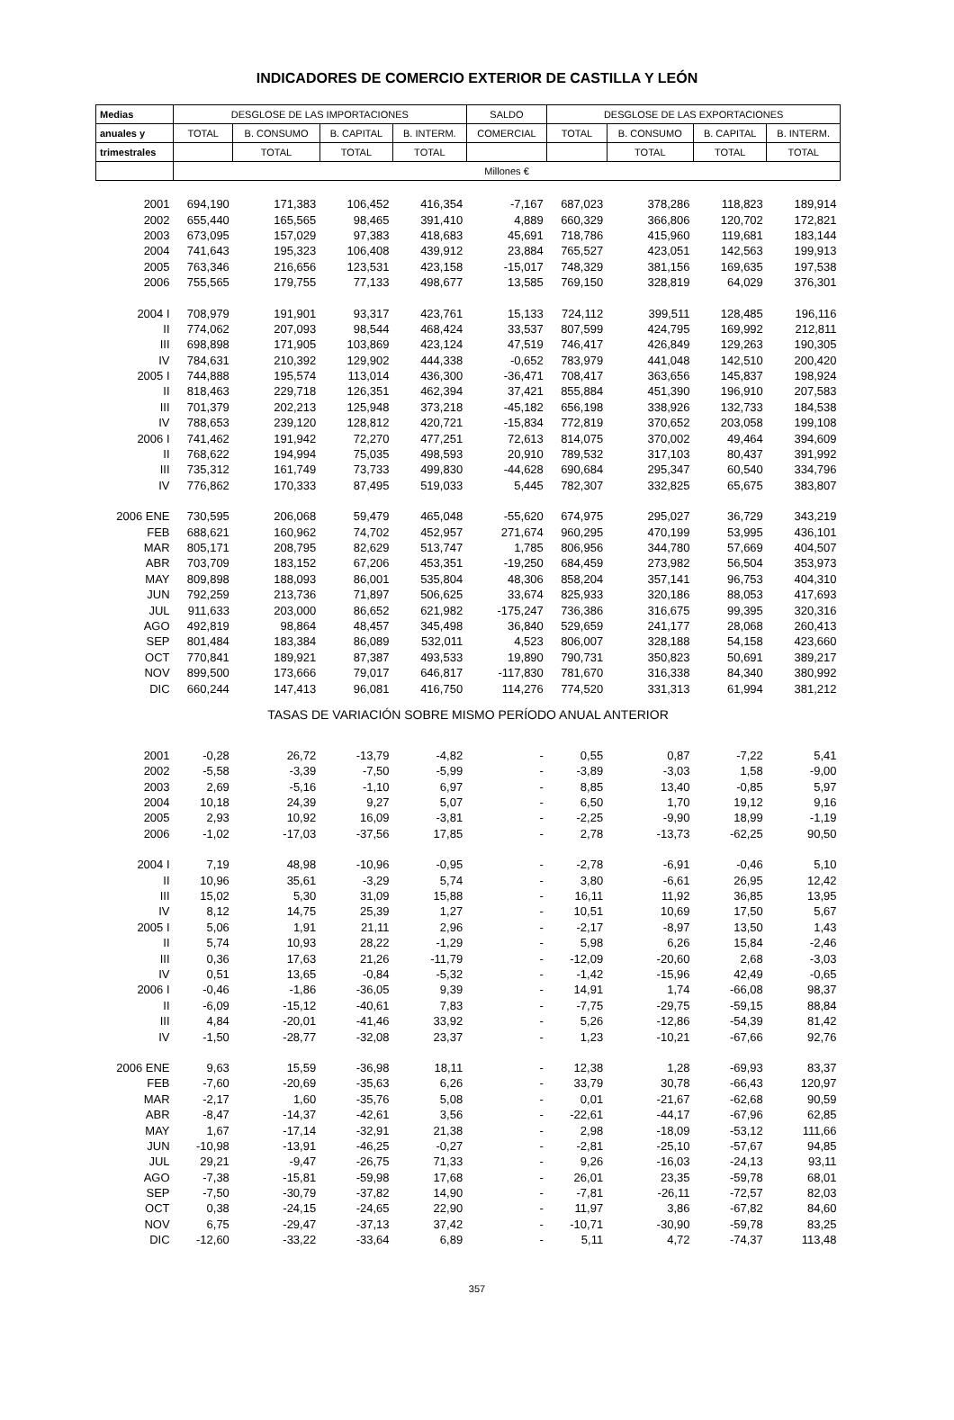INDICADORES DE COMERCIO EXTERIOR DE CASTILLA Y LEÓN
| Medias | DESGLOSE DE LAS IMPORTACIONES | | | | SALDO | DESGLOSE DE LAS EXPORTACIONES | | | |
| --- | --- | --- | --- | --- | --- | --- | --- | --- | --- |
| anuales y | TOTAL | B. CONSUMO | B. CAPITAL | B. INTERM. | COMERCIAL | TOTAL | B. CONSUMO | B. CAPITAL | B. INTERM. |
| trimestrales | | TOTAL | TOTAL | TOTAL | | | TOTAL | TOTAL | TOTAL |
| | Millones € | | | | | | | | |
| 2001 | 694,190 | 171,383 | 106,452 | 416,354 | -7,167 | 687,023 | 378,286 | 118,823 | 189,914 |
| 2002 | 655,440 | 165,565 | 98,465 | 391,410 | 4,889 | 660,329 | 366,806 | 120,702 | 172,821 |
| 2003 | 673,095 | 157,029 | 97,383 | 418,683 | 45,691 | 718,786 | 415,960 | 119,681 | 183,144 |
| 2004 | 741,643 | 195,323 | 106,408 | 439,912 | 23,884 | 765,527 | 423,051 | 142,563 | 199,913 |
| 2005 | 763,346 | 216,656 | 123,531 | 423,158 | -15,017 | 748,329 | 381,156 | 169,635 | 197,538 |
| 2006 | 755,565 | 179,755 | 77,133 | 498,677 | 13,585 | 769,150 | 328,819 | 64,029 | 376,301 |
| 2004 I | 708,979 | 191,901 | 93,317 | 423,761 | 15,133 | 724,112 | 399,511 | 128,485 | 196,116 |
| II | 774,062 | 207,093 | 98,544 | 468,424 | 33,537 | 807,599 | 424,795 | 169,992 | 212,811 |
| III | 698,898 | 171,905 | 103,869 | 423,124 | 47,519 | 746,417 | 426,849 | 129,263 | 190,305 |
| IV | 784,631 | 210,392 | 129,902 | 444,338 | -0,652 | 783,979 | 441,048 | 142,510 | 200,420 |
| 2005 I | 744,888 | 195,574 | 113,014 | 436,300 | -36,471 | 708,417 | 363,656 | 145,837 | 198,924 |
| II | 818,463 | 229,718 | 126,351 | 462,394 | 37,421 | 855,884 | 451,390 | 196,910 | 207,583 |
| III | 701,379 | 202,213 | 125,948 | 373,218 | -45,182 | 656,198 | 338,926 | 132,733 | 184,538 |
| IV | 788,653 | 239,120 | 128,812 | 420,721 | -15,834 | 772,819 | 370,652 | 203,058 | 199,108 |
| 2006 I | 741,462 | 191,942 | 72,270 | 477,251 | 72,613 | 814,075 | 370,002 | 49,464 | 394,609 |
| II | 768,622 | 194,994 | 75,035 | 498,593 | 20,910 | 789,532 | 317,103 | 80,437 | 391,992 |
| III | 735,312 | 161,749 | 73,733 | 499,830 | -44,628 | 690,684 | 295,347 | 60,540 | 334,796 |
| IV | 776,862 | 170,333 | 87,495 | 519,033 | 5,445 | 782,307 | 332,825 | 65,675 | 383,807 |
| 2006 ENE | 730,595 | 206,068 | 59,479 | 465,048 | -55,620 | 674,975 | 295,027 | 36,729 | 343,219 |
| FEB | 688,621 | 160,962 | 74,702 | 452,957 | 271,674 | 960,295 | 470,199 | 53,995 | 436,101 |
| MAR | 805,171 | 208,795 | 82,629 | 513,747 | 1,785 | 806,956 | 344,780 | 57,669 | 404,507 |
| ABR | 703,709 | 183,152 | 67,206 | 453,351 | -19,250 | 684,459 | 273,982 | 56,504 | 353,973 |
| MAY | 809,898 | 188,093 | 86,001 | 535,804 | 48,306 | 858,204 | 357,141 | 96,753 | 404,310 |
| JUN | 792,259 | 213,736 | 71,897 | 506,625 | 33,674 | 825,933 | 320,186 | 88,053 | 417,693 |
| JUL | 911,633 | 203,000 | 86,652 | 621,982 | -175,247 | 736,386 | 316,675 | 99,395 | 320,316 |
| AGO | 492,819 | 98,864 | 48,457 | 345,498 | 36,840 | 529,659 | 241,177 | 28,068 | 260,413 |
| SEP | 801,484 | 183,384 | 86,089 | 532,011 | 4,523 | 806,007 | 328,188 | 54,158 | 423,660 |
| OCT | 770,841 | 189,921 | 87,387 | 493,533 | 19,890 | 790,731 | 350,823 | 50,691 | 389,217 |
| NOV | 899,500 | 173,666 | 79,017 | 646,817 | -117,830 | 781,670 | 316,338 | 84,340 | 380,992 |
| DIC | 660,244 | 147,413 | 96,081 | 416,750 | 114,276 | 774,520 | 331,313 | 61,994 | 381,212 |
| TASAS DE VARIACIÓN SOBRE MISMO PERÍODO ANUAL ANTERIOR | | | | | | | | | |
| 2001 | -0,28 | 26,72 | -13,79 | -4,82 | - | 0,55 | 0,87 | -7,22 | 5,41 |
| 2002 | -5,58 | -3,39 | -7,50 | -5,99 | - | -3,89 | -3,03 | 1,58 | -9,00 |
| 2003 | 2,69 | -5,16 | -1,10 | 6,97 | - | 8,85 | 13,40 | -0,85 | 5,97 |
| 2004 | 10,18 | 24,39 | 9,27 | 5,07 | - | 6,50 | 1,70 | 19,12 | 9,16 |
| 2005 | 2,93 | 10,92 | 16,09 | -3,81 | - | -2,25 | -9,90 | 18,99 | -1,19 |
| 2006 | -1,02 | -17,03 | -37,56 | 17,85 | - | 2,78 | -13,73 | -62,25 | 90,50 |
| 2004 I | 7,19 | 48,98 | -10,96 | -0,95 | - | -2,78 | -6,91 | -0,46 | 5,10 |
| II | 10,96 | 35,61 | -3,29 | 5,74 | - | 3,80 | -6,61 | 26,95 | 12,42 |
| III | 15,02 | 5,30 | 31,09 | 15,88 | - | 16,11 | 11,92 | 36,85 | 13,95 |
| IV | 8,12 | 14,75 | 25,39 | 1,27 | - | 10,51 | 10,69 | 17,50 | 5,67 |
| 2005 I | 5,06 | 1,91 | 21,11 | 2,96 | - | -2,17 | -8,97 | 13,50 | 1,43 |
| II | 5,74 | 10,93 | 28,22 | -1,29 | - | 5,98 | 6,26 | 15,84 | -2,46 |
| III | 0,36 | 17,63 | 21,26 | -11,79 | - | -12,09 | -20,60 | 2,68 | -3,03 |
| IV | 0,51 | 13,65 | -0,84 | -5,32 | - | -1,42 | -15,96 | 42,49 | -0,65 |
| 2006 I | -0,46 | -1,86 | -36,05 | 9,39 | - | 14,91 | 1,74 | -66,08 | 98,37 |
| II | -6,09 | -15,12 | -40,61 | 7,83 | - | -7,75 | -29,75 | -59,15 | 88,84 |
| III | 4,84 | -20,01 | -41,46 | 33,92 | - | 5,26 | -12,86 | -54,39 | 81,42 |
| IV | -1,50 | -28,77 | -32,08 | 23,37 | - | 1,23 | -10,21 | -67,66 | 92,76 |
| 2006 ENE | 9,63 | 15,59 | -36,98 | 18,11 | - | 12,38 | 1,28 | -69,93 | 83,37 |
| FEB | -7,60 | -20,69 | -35,63 | 6,26 | - | 33,79 | 30,78 | -66,43 | 120,97 |
| MAR | -2,17 | 1,60 | -35,76 | 5,08 | - | 0,01 | -21,67 | -62,68 | 90,59 |
| ABR | -8,47 | -14,37 | -42,61 | 3,56 | - | -22,61 | -44,17 | -67,96 | 62,85 |
| MAY | 1,67 | -17,14 | -32,91 | 21,38 | - | 2,98 | -18,09 | -53,12 | 111,66 |
| JUN | -10,98 | -13,91 | -46,25 | -0,27 | - | -2,81 | -25,10 | -57,67 | 94,85 |
| JUL | 29,21 | -9,47 | -26,75 | 71,33 | - | 9,26 | -16,03 | -24,13 | 93,11 |
| AGO | -7,38 | -15,81 | -59,98 | 17,68 | - | 26,01 | 23,35 | -59,78 | 68,01 |
| SEP | -7,50 | -30,79 | -37,82 | 14,90 | - | -7,81 | -26,11 | -72,57 | 82,03 |
| OCT | 0,38 | -24,15 | -24,65 | 22,90 | - | 11,97 | 3,86 | -67,82 | 84,60 |
| NOV | 6,75 | -29,47 | -37,13 | 37,42 | - | -10,71 | -30,90 | -59,78 | 83,25 |
| DIC | -12,60 | -33,22 | -33,64 | 6,89 | - | 5,11 | 4,72 | -74,37 | 113,48 |
357